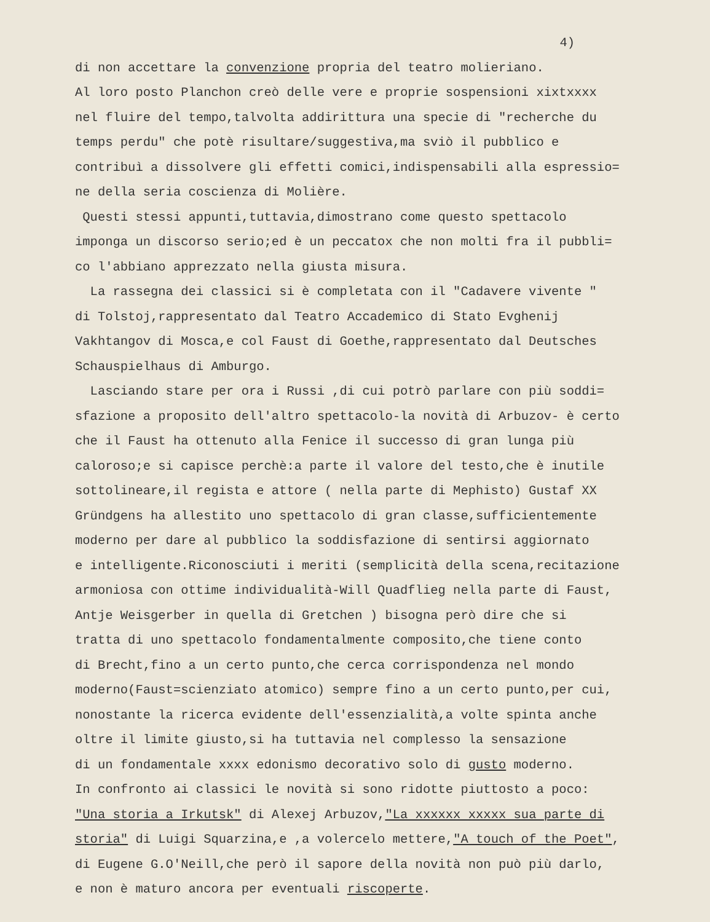4)
di non accettare la convenzione propria del teatro molieriano.
Al loro posto Planchon creò delle vere e proprie sospensioni xixtxxxx
nel fluire del tempo,talvolta addirittura una specie di "recherche du
temps perdu" che potè risultare/suggestiva,ma sviò il pubblico e
contribuì a dissolvere gli effetti comici,indispensabili alla espressio=
ne della seria coscienza di Molière.
Questi stessi appunti,tuttavia,dimostrano come questo spettacolo
imponga un discorso serio;ed è un peccatox che non molti fra il pubbli=
co l'abbiano apprezzato nella giusta misura.
La rassegna dei classici si è completata con il "Cadavere vivente "
di Tolstoj,rappresentato dal Teatro Accademico di Stato Evghenij
Vakhtangov di Mosca,e col Faust di Goethe,rappresentato dal Deutsches
Schauspielhaus di Amburgo.
Lasciando stare per ora i Russi ,di cui potrò parlare con più soddi=
sfazione a proposito dell'altro spettacolo-la novità di Arbuzov- è certo
che il Faust ha ottenuto alla Fenice il successo di gran lunga più
caloroso;e si capisce perchè:a parte il valore del testo,che è inutile
sottolineare,il regista e attore ( nella parte di Mephisto) Gustaf XX
Gründgens ha allestito uno spettacolo di gran classe,sufficientemente
moderno per dare al pubblico la soddisfazione di sentirsi aggiornato
e intelligente.Riconosciuti i meriti (semplicità della scena,recitazione
armoniosa con ottime individualità-Will Quadflieg nella parte di Faust,
Antje Weisgerber in quella di Gretchen ) bisogna però dire che si
tratta di uno spettacolo fondamentalmente composito,che tiene conto
di Brecht,fino a un certo punto,che cerca corrispondenza nel mondo
moderno(Faust=scienziato atomico) sempre fino a un certo punto,per cui,
nonostante la ricerca evidente dell'essenzialità,a volte spinta anche
oltre il limite giusto,si ha tuttavia nel complesso la sensazione
di un fondamentale xxxx edonismo decorativo solo di gusto moderno.
In confronto ai classici le novità si sono ridotte piuttosto a poco:
"Una storia a Irkutsk" di Alexej Arbuzov,"La xxxxxx xxxxx sua parte di
storia" di Luigi Squarzina,e ,a volercelo mettere,"A touch of the Poet",
di Eugene G.O'Neill,che però il sapore della novità non può più darlo,
e non è maturo ancora per eventuali riscoperte.